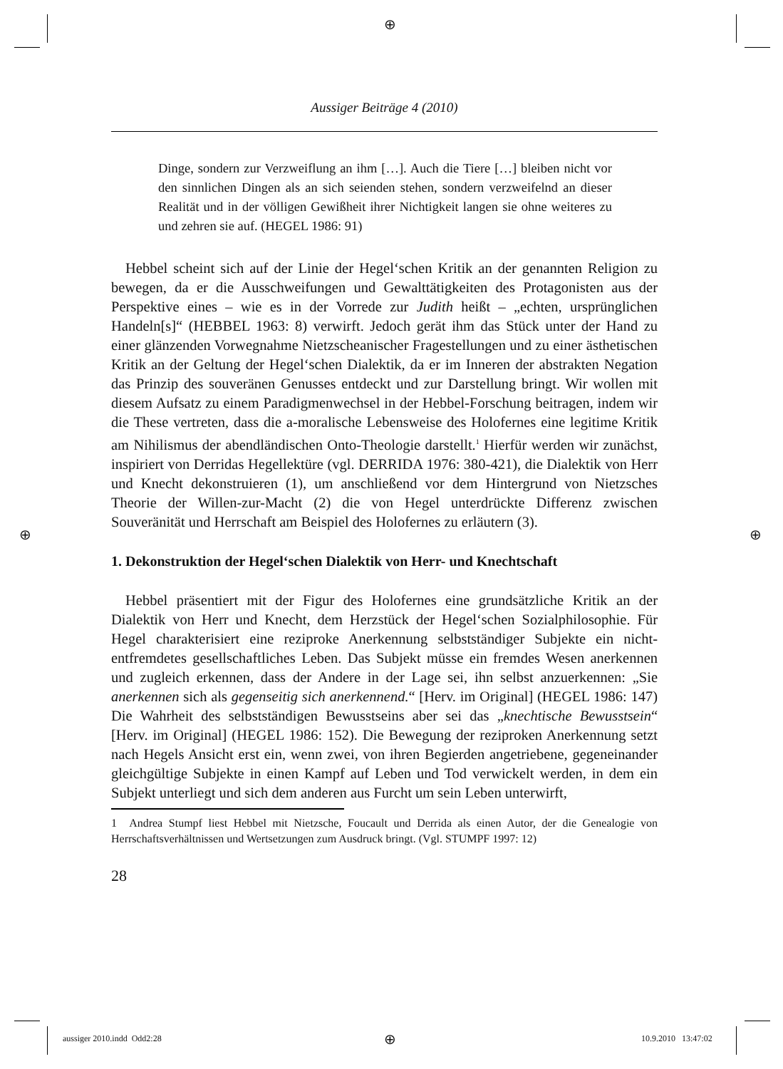⊕
⊕ ⊕
⊕
Aussiger Beiträge 4 (2010)
Dinge, sondern zur Verzweiflung an ihm […]. Auch die Tiere […] bleiben nicht vor den sinnlichen Dingen als an sich seienden stehen, sondern verzweifelnd an dieser Realität und in der völligen Gewißheit ihrer Nichtigkeit langen sie ohne weiteres zu und zehren sie auf. (HEGEL 1986: 91)
Hebbel scheint sich auf der Linie der Hegel‘schen Kritik an der genannten Religion zu bewegen, da er die Ausschweifungen und Gewalttätigkeiten des Protagonisten aus der Perspektive eines – wie es in der Vorrede zur Judith heißt – „echten, ursprünglichen Handeln[s]“ (HEBBEL 1963: 8) verwirft. Jedoch gerät ihm das Stück unter der Hand zu einer glänzenden Vorwegnahme Nietzscheanischer Fragestellungen und zu einer ästhetischen Kritik an der Geltung der Hegel‘schen Dialektik, da er im Inneren der abstrakten Negation das Prinzip des souveränen Genusses entdeckt und zur Darstellung bringt. Wir wollen mit diesem Aufsatz zu einem Paradigmenwechsel in der Hebbel-Forschung beitragen, indem wir die These vertreten, dass die a-moralische Lebensweise des Holofernes eine legitime Kritik am Nihilismus der abendländischen Onto-Theologie darstellt.<sup>1</sup> Hierfür werden wir zunächst, inspiriert von Derridas Hegellektüre (vgl. DERRIDA 1976: 380-421), die Dialektik von Herr und Knecht dekonstruieren (1), um anschließend vor dem Hintergrund von Nietzsches Theorie der Willen-zur-Macht (2) die von Hegel unterdrückte Differenz zwischen Souveränität und Herrschaft am Beispiel des Holofernes zu erläutern (3).
1. Dekonstruktion der Hegel‘schen Dialektik von Herr- und Knechtschaft
Hebbel präsentiert mit der Figur des Holofernes eine grundsätzliche Kritik an der Dialektik von Herr und Knecht, dem Herzstück der Hegel‘schen Sozialphilosophie. Für Hegel charakterisiert eine reziproke Anerkennung selbstständiger Subjekte ein nicht-entfremdetes gesellschaftliches Leben. Das Subjekt müsse ein fremdes Wesen anerkennen und zugleich erkennen, dass der Andere in der Lage sei, ihn selbst anzuerkennen: „Sie anerkennen sich als gegenseitig sich anerkennend.“ [Herv. im Original] (HEGEL 1986: 147) Die Wahrheit des selbstständigen Bewusstseins aber sei das „knechtische Bewusstsein“ [Herv. im Original] (HEGEL 1986: 152). Die Bewegung der reziproken Anerkennung setzt nach Hegels Ansicht erst ein, wenn zwei, von ihren Begierden angetriebene, gegeneinander gleichgültige Subjekte in einen Kampf auf Leben und Tod verwickelt werden, in dem ein Subjekt unterliegt und sich dem anderen aus Furcht um sein Leben unterwirft,
1 Andrea Stumpf liest Hebbel mit Nietzsche, Foucault und Derrida als einen Autor, der die Genealogie von Herrschaftsverhältnissen und Wertsetzungen zum Ausdruck bringt. (Vgl. STUMPF 1997: 12)
28
aussiger 2010.indd Odd2:28 10.9.2010 13:47:02